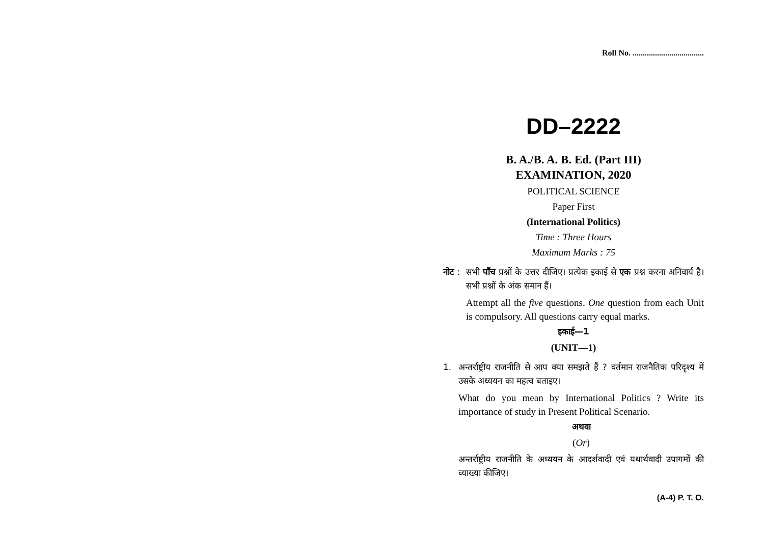Roll No. ...................................
DD–2222
B. A./B. A. B. Ed. (Part III)
EXAMINATION, 2020
POLITICAL SCIENCE
Paper First
(International Politics)
Time : Three Hours
Maximum Marks : 75
नोट :
सभी पाँच प्रश्नों के उत्तर दीजिए। प्रत्येक इकाई से एक प्रश्न करना अनिवार्य है। सभी प्रश्नों के अंक समान हैं।
Attempt all the five questions. One question from each Unit is compulsory. All questions carry equal marks.
इकाई—1
(UNIT—1)
1. अन्तर्राष्ट्रीय राजनीति से आप क्या समझते हैं ? वर्तमान राजनैतिक परिदृश्य में उसके अध्ययन का महत्व बताइए।
What do you mean by International Politics ? Write its importance of study in Present Political Scenario.
अथवा
(Or)
अन्तर्राष्ट्रीय राजनीति के अध्ययन के आदर्शवादी एवं यथार्थवादी उपागमों की व्याख्या कीजिए।
(A-4) P. T. O.